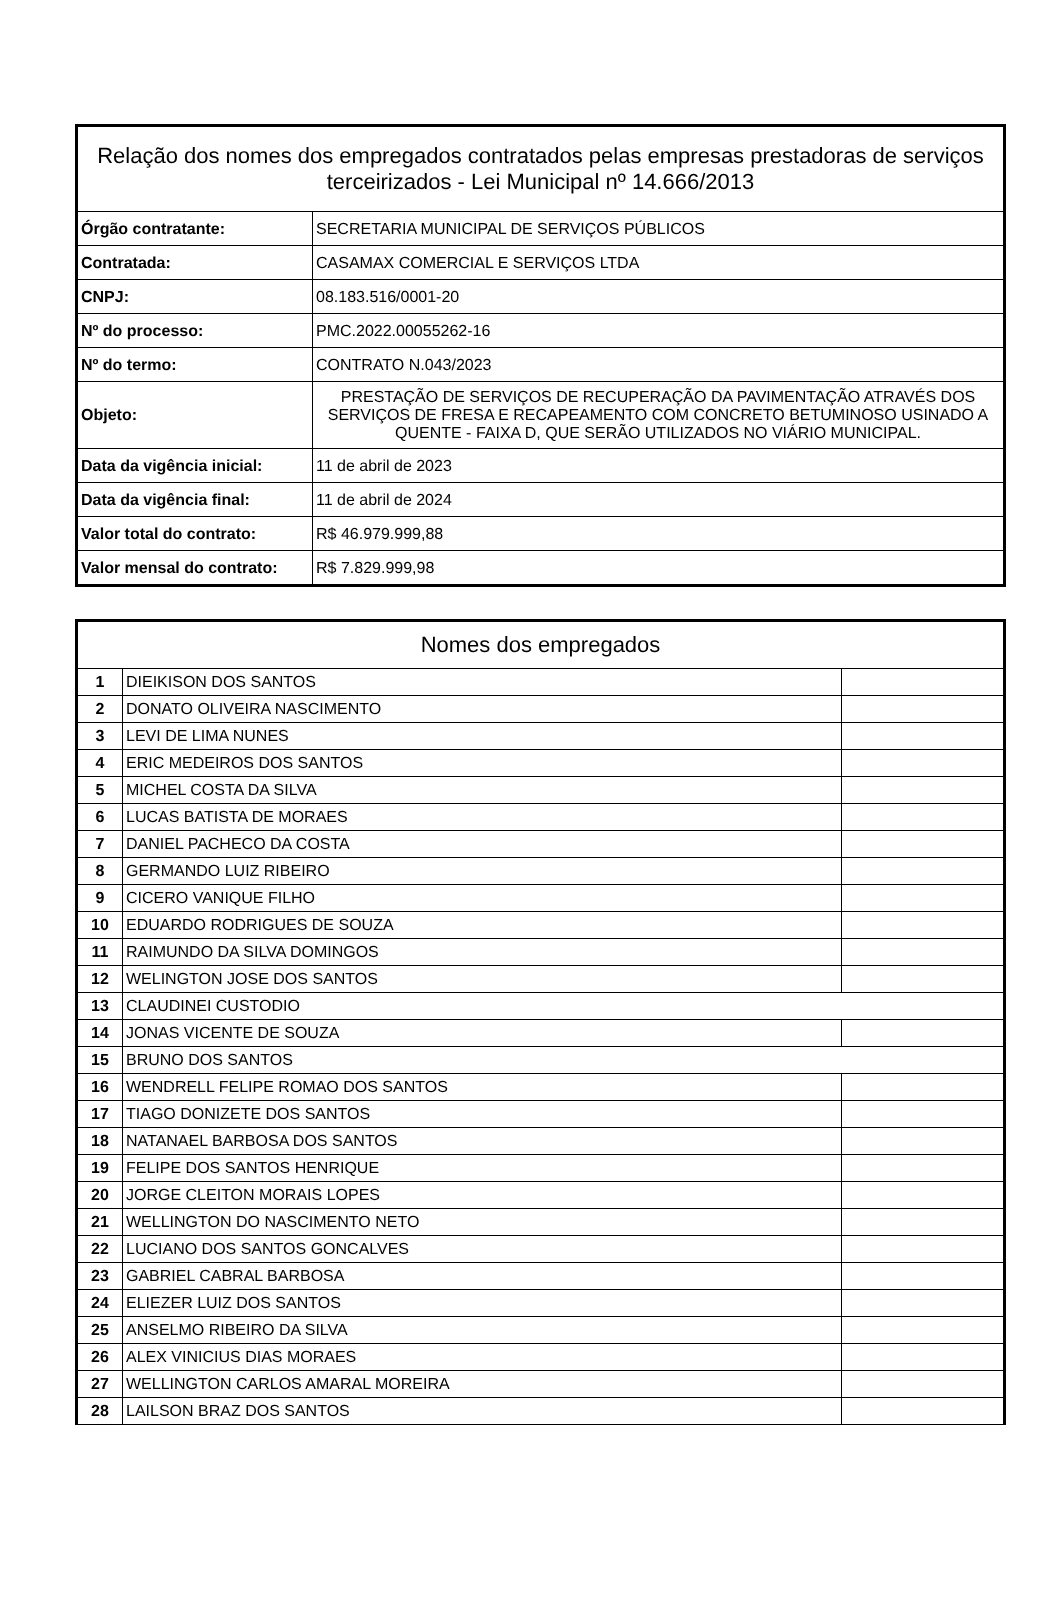| Relação dos nomes dos empregados contratados pelas empresas prestadoras de serviços terceirizados - Lei Municipal nº 14.666/2013 | |
| --- | --- |
| Órgão contratante: | SECRETARIA MUNICIPAL DE SERVIÇOS PÚBLICOS |
| Contratada: | CASAMAX COMERCIAL E SERVIÇOS LTDA |
| CNPJ: | 08.183.516/0001-20 |
| Nº do processo: | PMC.2022.00055262-16 |
| Nº do termo: | CONTRATO N.043/2023 |
| Objeto: | PRESTAÇÃO DE SERVIÇOS DE RECUPERAÇÃO DA PAVIMENTAÇÃO ATRAVÉS DOS SERVIÇOS DE FRESA E RECAPEAMENTO COM CONCRETO BETUMINOSO USINADO A QUENTE - FAIXA D, QUE SERÃO UTILIZADOS NO VIÁRIO MUNICIPAL. |
| Data da vigência inicial: | 11 de abril de 2023 |
| Data da vigência final: | 11 de abril de 2024 |
| Valor total do contrato: | R$ 46.979.999,88 |
| Valor mensal do contrato: | R$ 7.829.999,98 |
| Nomes dos empregados | | |
| --- | --- | --- |
| 1 | DIEIKISON DOS SANTOS | |
| 2 | DONATO OLIVEIRA NASCIMENTO | |
| 3 | LEVI DE LIMA NUNES | |
| 4 | ERIC MEDEIROS DOS SANTOS | |
| 5 | MICHEL COSTA DA SILVA | |
| 6 | LUCAS BATISTA DE MORAES | |
| 7 | DANIEL PACHECO DA COSTA | |
| 8 | GERMANDO LUIZ RIBEIRO | |
| 9 | CICERO VANIQUE FILHO | |
| 10 | EDUARDO RODRIGUES DE SOUZA | |
| 11 | RAIMUNDO DA SILVA DOMINGOS | |
| 12 | WELINGTON JOSE DOS SANTOS | |
| 13 | CLAUDINEI CUSTODIO | |
| 14 | JONAS VICENTE DE SOUZA | |
| 15 | BRUNO DOS SANTOS | |
| 16 | WENDRELL FELIPE ROMAO DOS SANTOS | |
| 17 | TIAGO DONIZETE DOS SANTOS | |
| 18 | NATANAEL BARBOSA DOS SANTOS | |
| 19 | FELIPE DOS SANTOS HENRIQUE | |
| 20 | JORGE CLEITON MORAIS LOPES | |
| 21 | WELLINGTON DO NASCIMENTO NETO | |
| 22 | LUCIANO DOS SANTOS GONCALVES | |
| 23 | GABRIEL CABRAL BARBOSA | |
| 24 | ELIEZER LUIZ DOS SANTOS | |
| 25 | ANSELMO RIBEIRO DA SILVA | |
| 26 | ALEX VINICIUS DIAS MORAES | |
| 27 | WELLINGTON CARLOS AMARAL MOREIRA | |
| 28 | LAILSON BRAZ DOS SANTOS | |